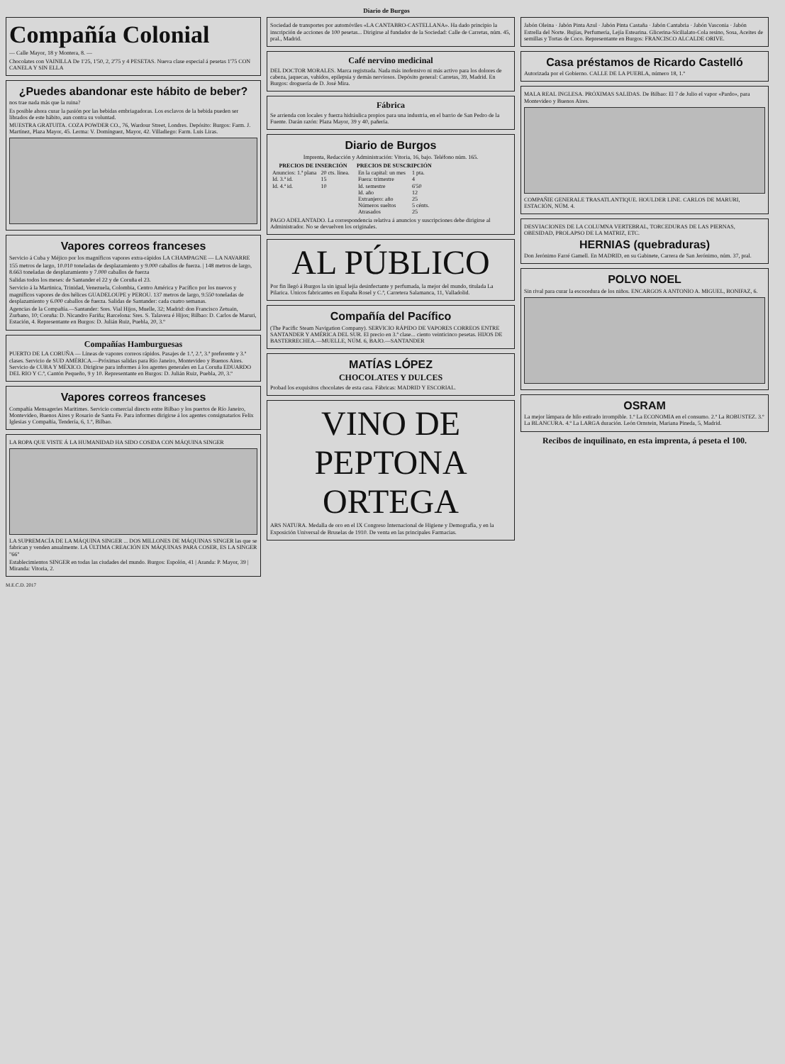Diario de Burgos
Compañía Colonial
— Calle Mayor, 18 y Montera, 8. —
Chocolates con VAINILLA De 1'25, 1'50, 2, 2'75 y 4 PESETAS. Nueva clase especial á pesetas 1'75 CON CANELA Y SIN ELLA
¿Puedes abandonar este hábito de beber?
nos trae nada más que la ruina?
Es posible ahora curar la pasión por las bebidas embriagadoras. Los esclavos de la bebida pueden ser librados de este hábito, aun contra su voluntad.
MUESTRA GRATUITA. COZA POWDER CO., 76, Wardour Street, Londres. Depósito: Burgos: Farm. J. Martínez, Plaza Mayor, 45. Lerma: V. Domínguez, Mayor, 42. Villadiego: Farm. Luis Liras.
Vapores correos franceses
Servicio á Cuba y Méjico por los magníficos vapores extra-rápidos LA CHAMPAGNE — LA NAVARRE
155 metros de largo, 10.010 toneladas de desplazamiento y 9.000 caballos de fuerza. | 148 metros de largo, 8.663 toneladas de desplazamiento y 7.000 caballos de fuerza
Salidas todos los meses: de Santander el 22 y de Coruña el 23.
Servicio á la Martinica, Trinidad, Venezuela, Colombia, Centro América y Pacífico por los nuevos y magníficos vapores de dos hélices GUADELOUPE y PEROU. 137 metros de largo, 9.550 toneladas de desplazamiento y 6.000 caballos de fuerza. Salidas de Santander: cada cuatro semanas.
Agencias de la Compañía.—Santander: Sres. Vial Hijos, Muelle, 32; Madrid: don Francisco Zetuain, Zurbano, 10; Coruña: D. Nicandro Fariña; Barcelona: Sres. S. Talavera é Hijos; Bilbao: D. Carlos de Maruri, Estación, 4. Representante en Burgos: D. Julián Ruiz, Puebla, 20, 3.º
Compañías Hamburguesas
PUERTO DE LA CORUÑA — Líneas de vapores correos rápidos. Pasajes de 1.ª, 2.ª, 3.ª preferente y 3.ª clases. Servicio de SUD AMÉRICA.—Próximas salidas para Río Janeiro, Montevideo y Buenos Aires. Servicio de CUBA Y MÉXICO. Dirigirse para informes á los agentes generales en La Coruña EDUARDO DEL RIO Y C.ª, Cantón Pequeño, 9 y 10. Representante en Burgos: D. Julián Ruiz, Puebla, 20, 3.º
Vapores correos franceses
Compañía Mensageries Maritimes. Servicio comercial directo entre Bilbao y los puertos de Río Janeiro, Montevideo, Buenos Aires y Rosario de Santa Fe. Para informes dirigirse á los agentes consignatarios Felix Iglesias y Compañía, Tendería, 6, 1.º, Bilbao.
LA ROPA QUE VISTE Á LA HUMANIDAD HA SIDO COSIDA CON MÁQUINA SINGER
LA SUPREMACÍA DE LA MÁQUINA SINGER ... DOS MILLONES DE MÁQUINAS SINGER las que se fabrican y venden anualmente. LA ÚLTIMA CREACIÓN EN MÁQUINAS PARA COSER, ES LA SINGER "66"
Establecimientos SINGER en todas las ciudades del mundo. Burgos: Espolón, 41 | Aranda: P. Mayor, 39 | Miranda: Vitoria, 2.
Sociedad de transportes por automóviles «LA CANTABRO-CASTELLANA». Ha dado principio la inscripción de acciones de 100 pesetas... Dirigirse al fundador de la Sociedad: Calle de Carretas, núm. 45, pral., Madrid.
Café nervino medicinal
DEL DOCTOR MORALES. Marca registrada. Nada más inofensivo ni más activo para los dolores de cabeza, jaquecas, vahídos, epilepsia y demás nerviosos. Depósito general: Carretas, 39, Madrid. En Burgos: droguería de D. José Mira.
Fábrica
Se arrienda con locales y fuerza hidráulica propios para una industria, en el barrio de San Pedro de la Fuente. Darán razón: Plaza Mayor, 39 y 40, pañería.
Diario de Burgos
Imprenta, Redacción y Administración: Vitoria, 16, bajo. Teléfono núm. 165.
| PRECIOS DE INSERCIÓN | | | PRECIOS DE SUSCRIPCIÓN | |
| --- | --- | --- | --- | --- |
| Anuncios: 1.ª plana | 20 cts. línea. | | En la capital: un mes | 1 pta. |
| Id. 3.ª id. | 15 | | Fuera: trimestre | 4 |
| Id. 4.ª id. | 10 | | Id. semestre | 6'50 |
| | | | Id. año | 12 |
| | | | Extranjero: año | 25 |
| | | | Números sueltos | 5 cénts. |
| | | | Atrasados | 25 |
PAGO ADELANTADO. La correspondencia relativa á anuncios y suscripciones debe dirigirse al Administrador. No se devuelven los originales.
AL PÚBLICO
Por fin llegó á Burgos la sin igual lejía desinfectante y perfumada, la mejor del mundo, titulada La Pilarica. Unicos fabricantes en España Rosel y C.ª, Carretera Salamanca, 11, Valladolid.
Compañía del Pacífico
(The Pacific Steam Navigation Company). SERVICIO RÁPIDO DE VAPORES CORREOS ENTRE SANTANDER Y AMÉRICA DEL SUR. El precio en 3.ª clase... ciento veinticinco pesetas. HIJOS DE BASTERRECHEA.—MUELLE, NÚM. 6, BAJO.—SANTANDER
MATÍAS LÓPEZ
CHOCOLATES Y DULCES
Probad los exquisitos chocolates de esta casa. Fábricas: MADRID Y ESCORIAL.
VINO DE PEPTONA ORTEGA
ARS NATURA. Medalla de oro en el IX Congreso Internacional de Higiene y Demografía, y en la Exposición Universal de Bruselas de 1910. De venta en las principales Farmacias.
Jabón Oleina · Jabón Pinta Azul · Jabón Pinta Castaña · Jabón Cantabria · Jabón Vasconia · Jabón Estrella del Norte. Bujías, Perfumería, Lejía Estearina. Glicerina-Sicilialato-Cola resino, Sosa, Aceites de semillas y Tortas de Coco. Representante en Burgos: FRANCISCO ALCALDE ORIVE.
Casa préstamos de Ricardo Castelló
Autorizada por el Gobierno. CALLE DE LA PUEBLA, número 18, 1.º
MALA REAL INGLESA. PRÓXIMAS SALIDAS. De Bilbao: El 7 de Julio el vapor «Pardo», para Montevideo y Buenos Aires.
COMPAÑIE GENERALE TRASATLANTIQUE. HOULDER LINE. CARLOS DE MARURI, ESTACIÓN, NÚM. 4.
DESVIACIONES DE LA COLUMNA VERTEBRAL, TORCEDURAS DE LAS PIERNAS, OBESIDAD, PROLAPSO DE LA MATRIZ, ETC.
HERNIAS (quebraduras)
Don Jerónimo Farré Gamell. En MADRID, en su Gabinete, Carrera de San Jerónimo, núm. 37, pral.
POLVO NOEL
Sin rival para curar la escocedura de los niños. ENCARGOS A ANTONIO A. MIGUEL, BONIFAZ, 6.
OSRAM
La mejor lámpara de hilo estirado irrompible. 1.º La ECONOMIA en el consumo. 2.º La ROBUSTEZ. 3.º La BLANCURA. 4.º La LARGA duración. León Ornstein, Mariana Pineda, 5, Madrid.
Recibos de inquilinato, en esta imprenta, á peseta el 100.
M.E.C.D. 2017